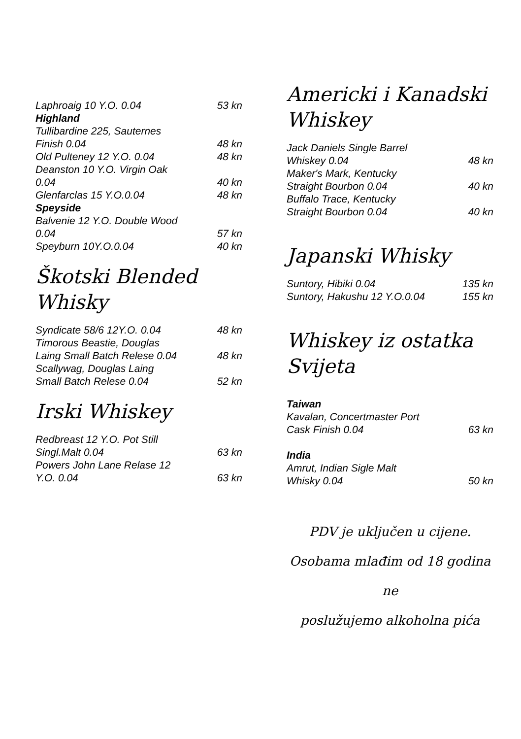| Laphroaig 10 Y.O. 0.04 | 53 kn |
| Highland | |
| Tullibardine 225, Sauternes Finish 0.04 | 48 kn |
| Old Pulteney 12 Y.O. 0.04 | 48 kn |
| Deanston 10 Y.O. Virgin Oak 0.04 | 40 kn |
| Glenfarclas 15 Y.O.0.04 | 48 kn |
| Speyside | |
| Balvenie 12 Y.O. Double Wood 0.04 | 57 kn |
| Speyburn 10Y.O.0.04 | 40 kn |
Škotski Blended Whisky
| Syndicate 58/6 12Y.O. 0.04 | 48 kn |
| Timorous Beastie, Douglas Laing Small Batch Relese 0.04 | 48 kn |
| Scallywag, Douglas Laing Small Batch Relese 0.04 | 52 kn |
Irski Whiskey
| Redbreast 12 Y.O. Pot Still Singl.Malt 0.04 | 63 kn |
| Powers John Lane Relase 12 Y.O. 0.04 | 63 kn |
Americki i Kanadski
Whiskey
| Jack Daniels Single Barrel Whiskey 0.04 | 48 kn |
| Maker's Mark, Kentucky Straight Bourbon 0.04 | 40 kn |
| Buffalo Trace, Kentucky Straight Bourbon 0.04 | 40 kn |
Japanski Whisky
| Suntory, Hibiki 0.04 | 135 kn |
| Suntory, Hakushu 12 Y.O.0.04 | 155 kn |
Whiskey iz ostatka Svijeta
| Taiwan | |
| Kavalan, Concertmaster Port Cask Finish 0.04 | 63 kn |
| India | |
| Amrut, Indian Sigle Malt Whisky 0.04 | 50 kn |
PDV je uključen u cijene.
Osobama mlađim od 18 godina ne
poslužujemo alkoholna pića